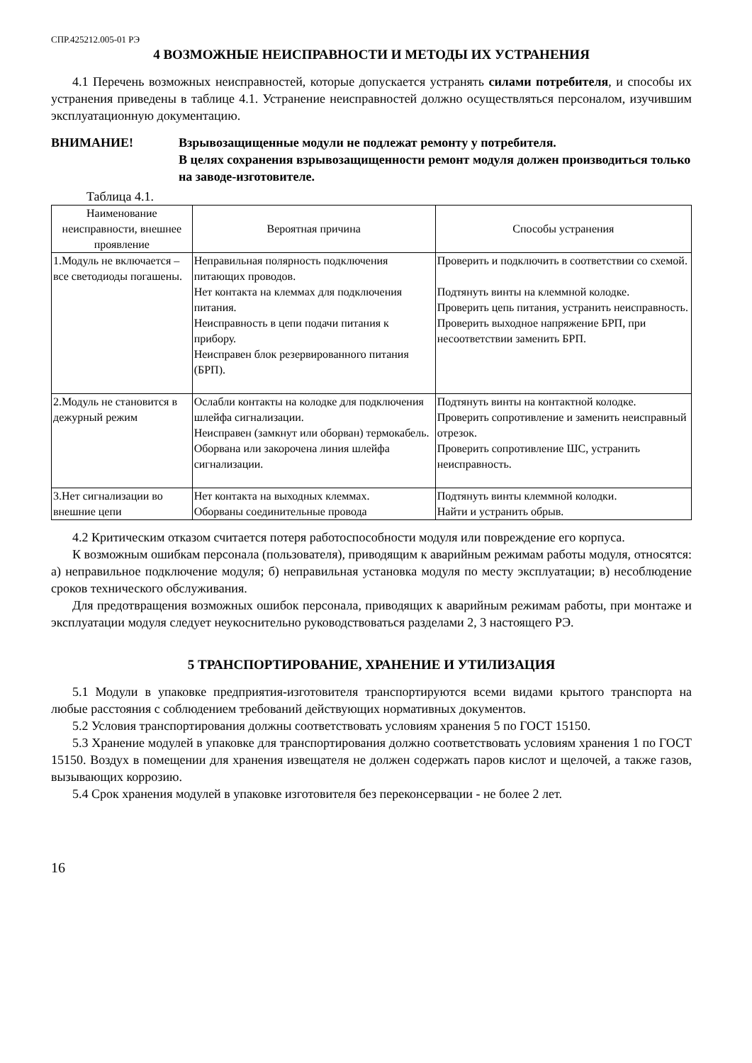СПР.425212.005-01 РЭ
4 ВОЗМОЖНЫЕ НЕИСПРАВНОСТИ И МЕТОДЫ ИХ УСТРАНЕНИЯ
4.1 Перечень возможных неисправностей, которые допускается устранять силами потребителя, и способы их устранения приведены в таблице 4.1. Устранение неисправностей должно осуществляться персоналом, изучившим эксплуатационную документацию.
ВНИМАНИЕ! Взрывозащищенные модули не подлежат ремонту у потребителя.
В целях сохранения взрывозащищенности ремонт модуля должен производиться только на заводе-изготовителе.
Таблица 4.1.
| Наименование неисправности, внешнее проявление | Вероятная причина | Способы устранения |
| --- | --- | --- |
| 1.Модуль не включается – все светодиоды погашены. | Неправильная полярность подключения питающих проводов. Нет контакта на клеммах для подключения питания. Неисправность в цепи подачи питания к прибору. Неисправен блок резервированного питания (БРП). | Проверить и подключить в соответствии со схемой. Подтянуть винты на клеммной колодке. Проверить цепь питания, устранить неисправность. Проверить выходное напряжение БРП, при несоответствии заменить БРП. |
| 2.Модуль не становится в дежурный режим | Ослабли контакты на колодке для подключения шлейфа сигнализации. Неисправен (замкнут или оборван) термокабель. Оборвана или закорочена линия шлейфа сигнализации. | Подтянуть винты на контактной колодке. Проверить сопротивление и заменить неисправный отрезок. Проверить сопротивление ШС, устранить неисправность. |
| 3.Нет сигнализации во внешние цепи | Нет контакта на выходных клеммах. Оборваны соединительные провода | Подтянуть винты клеммной колодки. Найти и устранить обрыв. |
4.2 Критическим отказом считается потеря работоспособности модуля или повреждение его корпуса.
К возможным ошибкам персонала (пользователя), приводящим к аварийным режимам работы модуля, относятся: а) неправильное подключение модуля; б) неправильная установка модуля по месту эксплуатации; в) несоблюдение сроков технического обслуживания.
Для предотвращения возможных ошибок персонала, приводящих к аварийным режимам работы, при монтаже и эксплуатации модуля следует неукоснительно руководствоваться разделами 2, 3 настоящего РЭ.
5 ТРАНСПОРТИРОВАНИЕ, ХРАНЕНИЕ И УТИЛИЗАЦИЯ
5.1 Модули в упаковке предприятия-изготовителя транспортируются всеми видами крытого транспорта на любые расстояния с соблюдением требований действующих нормативных документов.
5.2 Условия транспортирования должны соответствовать условиям хранения 5 по ГОСТ 15150.
5.3 Хранение модулей в упаковке для транспортирования должно соответствовать условиям хранения 1 по ГОСТ 15150. Воздух в помещении для хранения извещателя не должен содержать паров кислот и щелочей, а также газов, вызывающих коррозию.
5.4 Срок хранения модулей в упаковке изготовителя без переконсервации - не более 2 лет.
16